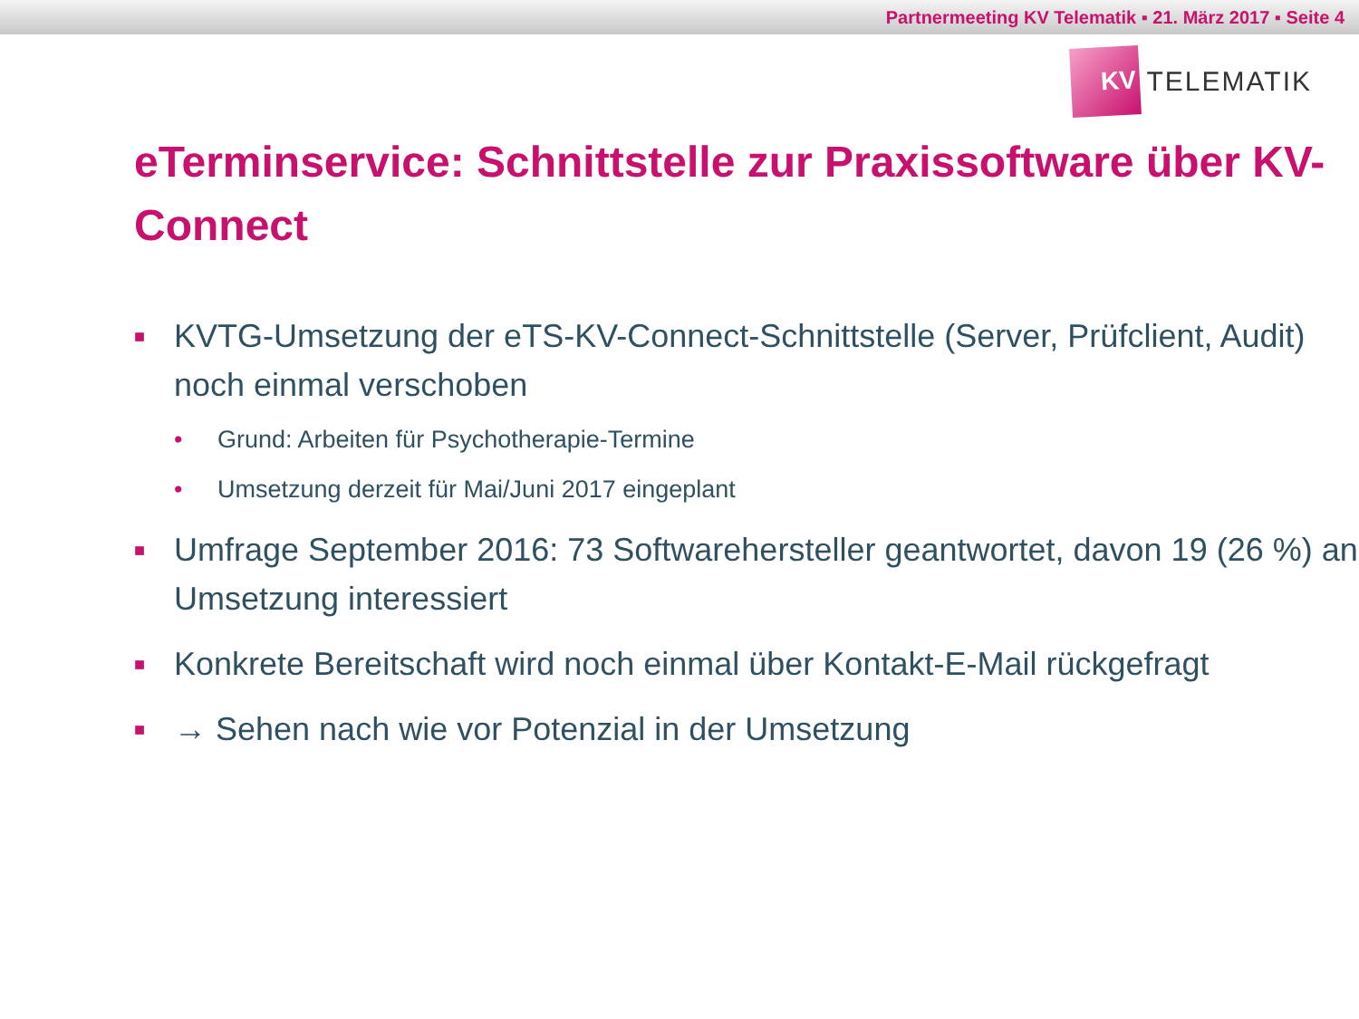Partnermeeting KV Telematik ▪ 21. März 2017 ▪ Seite 4
KV
TELEMATIK
eTerminservice: Schnittstelle zur Praxissoftware über KV-Connect
■ KVTG-Umsetzung der eTS-KV-Connect-Schnittstelle (Server, Prüfclient, Audit) noch einmal verschoben
• Grund: Arbeiten für Psychotherapie-Termine
• Umsetzung derzeit für Mai/Juni 2017 eingeplant
■ Umfrage September 2016: 73 Softwarehersteller geantwortet, davon 19 (26 %) an Umsetzung interessiert
■ Konkrete Bereitschaft wird noch einmal über Kontakt-E-Mail rückgefragt
■ → Sehen nach wie vor Potenzial in der Umsetzung